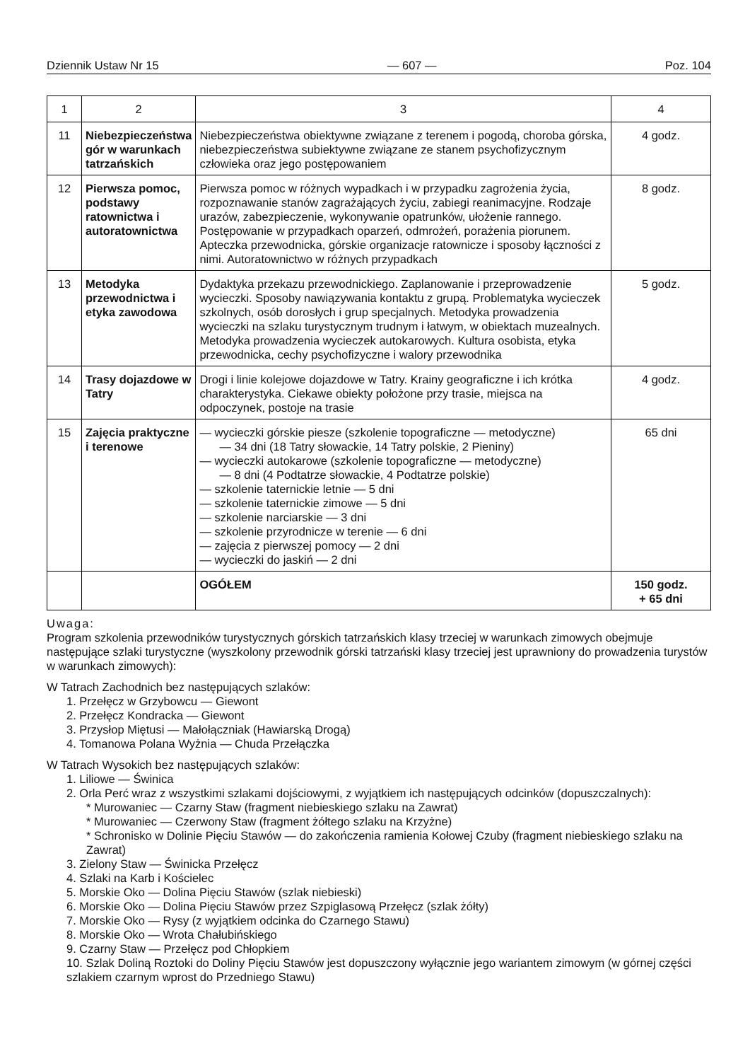Dziennik Ustaw Nr 15 — 607 — Poz. 104
| 1 | 2 | 3 | 4 |
| --- | --- | --- | --- |
| 11 | Niebezpieczeństwa gór w warunkach tatrzańskich | Niebezpieczeństwa obiektywne związane z terenem i pogodą, choroba górska, niebezpieczeństwa subiektywne związane ze stanem psychofizycznym człowieka oraz jego postępowaniem | 4 godz. |
| 12 | Pierwsza pomoc, podstawy ratownictwa i autoratownictwa | Pierwsza pomoc w różnych wypadkach i w przypadku zagrożenia życia, rozpoznawanie stanów zagrażających życiu, zabiegi reanimacyjne. Rodzaje urazów, zabezpieczenie, wykonywanie opatrunków, ułożenie rannego. Postępowanie w przypadkach oparzeń, odmrożeń, porażenia piorunem. Apteczka przewodnicka, górskie organizacje ratownicze i sposoby łączności z nimi. Autoratownictwo w różnych przypadkach | 8 godz. |
| 13 | Metodyka przewodnictwa i etyka zawodowa | Dydaktyka przekazu przewodnickiego. Zaplanowanie i przeprowadzenie wycieczki. Sposoby nawiązywania kontaktu z grupą. Problematyka wycieczek szkolnych, osób dorosłych i grup specjalnych. Metodyka prowadzenia wycieczki na szlaku turystycznym trudnym i łatwym, w obiektach muzealnych. Metodyka prowadzenia wycieczek autokarowych. Kultura osobista, etyka przewodnicka, cechy psychofizyczne i walory przewodnika | 5 godz. |
| 14 | Trasy dojazdowe w Tatry | Drogi i linie kolejowe dojazdowe w Tatry. Krainy geograficzne i ich krótka charakterystyka. Ciekawe obiekty położone przy trasie, miejsca na odpoczynek, postoje na trasie | 4 godz. |
| 15 | Zajęcia praktyczne i terenowe | — wycieczki górskie piesze (szkolenie topograficzne — metodyczne) — 34 dni (18 Tatry słowackie, 14 Tatry polskie, 2 Pieniny) — wycieczki autokarowe (szkolenie topograficzne — metodyczne) — 8 dni (4 Podtatrze słowackie, 4 Podtatrze polskie) — szkolenie taternickie letnie — 5 dni — szkolenie taternickie zimowe — 5 dni — szkolenie narciarskie — 3 dni — szkolenie przyrodnicze w terenie — 6 dni — zajęcia z pierwszej pomocy — 2 dni — wycieczki do jaskiń — 2 dni | 65 dni |
| | | OGÓŁEM | 150 godz. + 65 dni |
Uwaga:
Program szkolenia przewodników turystycznych górskich tatrzańskich klasy trzeciej w warunkach zimowych obejmuje następujące szlaki turystyczne (wyszkolony przewodnik górski tatrzański klasy trzeciej jest uprawniony do prowadzenia turystów w warunkach zimowych):
W Tatrach Zachodnich bez następujących szlaków:
1. Przełęcz w Grzybowcu — Giewont
2. Przełęcz Kondracka — Giewont
3. Przysłop Miętusi — Małołączniak (Hawiarską Drogą)
4. Tomanowa Polana Wyżnia — Chuda Przełączka
W Tatrach Wysokich bez następujących szlaków:
1. Liliowe — Świnica
2. Orla Perć wraz z wszystkimi szlakami dojściowymi, z wyjątkiem ich następujących odcinków (dopuszczalnych):
* Murowaniec — Czarny Staw (fragment niebieskiego szlaku na Zawrat)
* Murowaniec — Czerwony Staw (fragment żółtego szlaku na Krzyżne)
* Schronisko w Dolinie Pięciu Stawów — do zakończenia ramienia Kołowej Czuby (fragment niebieskiego szlaku na Zawrat)
3. Zielony Staw — Świnicka Przełęcz
4. Szlaki na Karb i Kościelec
5. Morskie Oko — Dolina Pięciu Stawów (szlak niebieski)
6. Morskie Oko — Dolina Pięciu Stawów przez Szpiglasową Przełęcz (szlak żółty)
7. Morskie Oko — Rysy (z wyjątkiem odcinka do Czarnego Stawu)
8. Morskie Oko — Wrota Chałubińskiego
9. Czarny Staw — Przełęcz pod Chłopkiem
10. Szlak Doliną Roztoki do Doliny Pięciu Stawów jest dopuszczony wyłącznie jego wariantem zimowym (w górnej części szlakiem czarnym wprost do Przedniego Stawu)